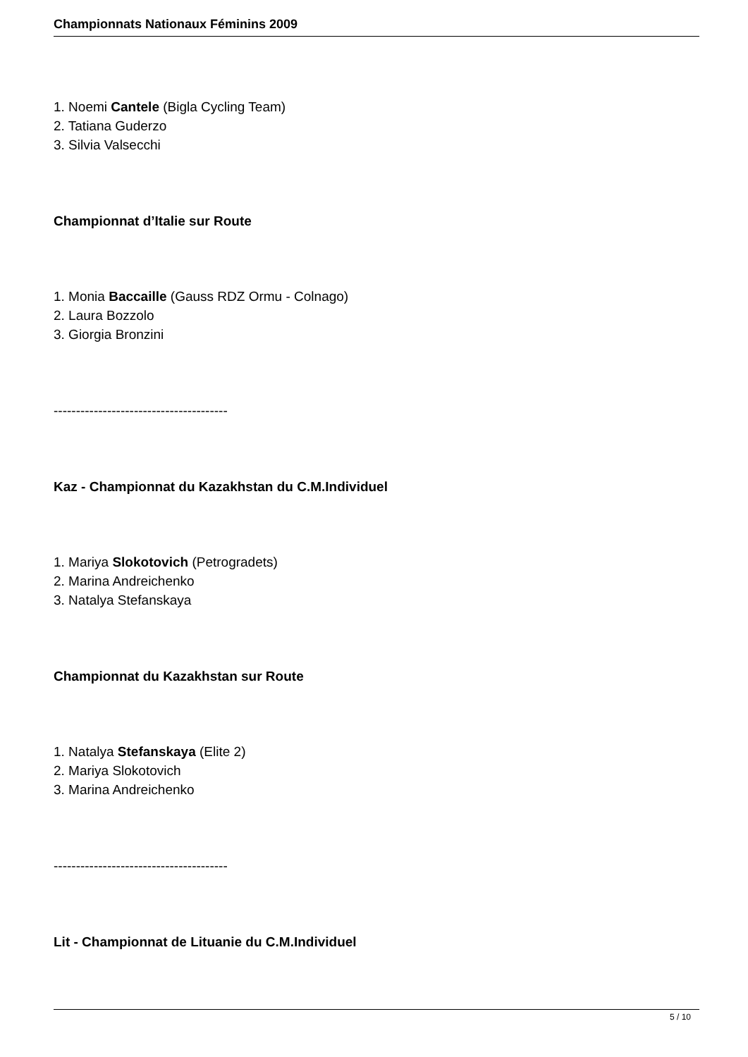Championnats Nationaux Féminins 2009
1. Noemi Cantele (Bigla Cycling Team)
2. Tatiana Guderzo
3. Silvia Valsecchi
Championnat d’Italie sur Route
1. Monia Baccaille (Gauss RDZ Ormu - Colnago)
2. Laura Bozzolo
3. Giorgia Bronzini
---------------------------------------
Kaz - Championnat du Kazakhstan du C.M.Individuel
1. Mariya Slokotovich (Petrogradets)
2. Marina Andreichenko
3. Natalya Stefanskaya
Championnat du Kazakhstan sur Route
1. Natalya Stefanskaya (Elite 2)
2. Mariya Slokotovich
3. Marina Andreichenko
---------------------------------------
Lit - Championnat de Lituanie du C.M.Individuel
5 / 10